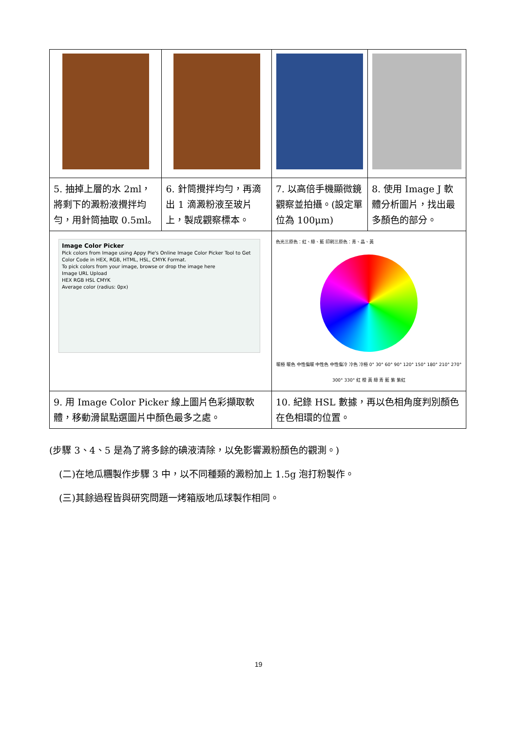| 5. 抽掉上層的水 2ml，將剩下的澱粉液攪拌均勻，用針筒抽取 0.5ml。 | 6. 針筒攪拌均勻，再滴出 1 滴澱粉液至玻片上，製成觀察標本。 | 7. 以高倍手機顯微鏡觀察並拍攝。(設定單位為 100μm) | 8. 使用 Image J 軟體分析圖片，找出最多顏色的部分。 |
| Image Color Picker Pick colors from Image using Appy Pie's Online Image Color Picker Tool to Get Color Code in HEX, RGB, HTML, HSL, CMYK Format. To pick colors from your image, browse or drop the image here Image URL Upload HEX RGB HSL CMYK Average color (radius: 0px) | | 色光三原色：紅、綠、藍 印刷三原色：青、晶、黃 暖極 暖色 中性偏暖 中性色 中性偏冷 冷色 冷極 0° 30° 60° 90° 120° 150° 180° 210° 270° 300° 330° 紅 橙 黃 綠 青 藍 紫 紫紅 | |
| 9. 用 Image Color Picker 線上圖片色彩擷取軟體，移動滑鼠點選圖片中顏色最多之處。 | | 10. 紀錄 HSL 數據，再以色相角度判別顏色在色相環的位置。 | |
(步驟 3、4、5 是為了將多餘的碘液清除，以免影響澱粉顏色的觀測。)
(二)在地瓜糰製作步驟 3 中，以不同種類的澱粉加上 1.5g 泡打粉製作。
(三)其餘過程皆與研究問題一烤箱版地瓜球製作相同。
19